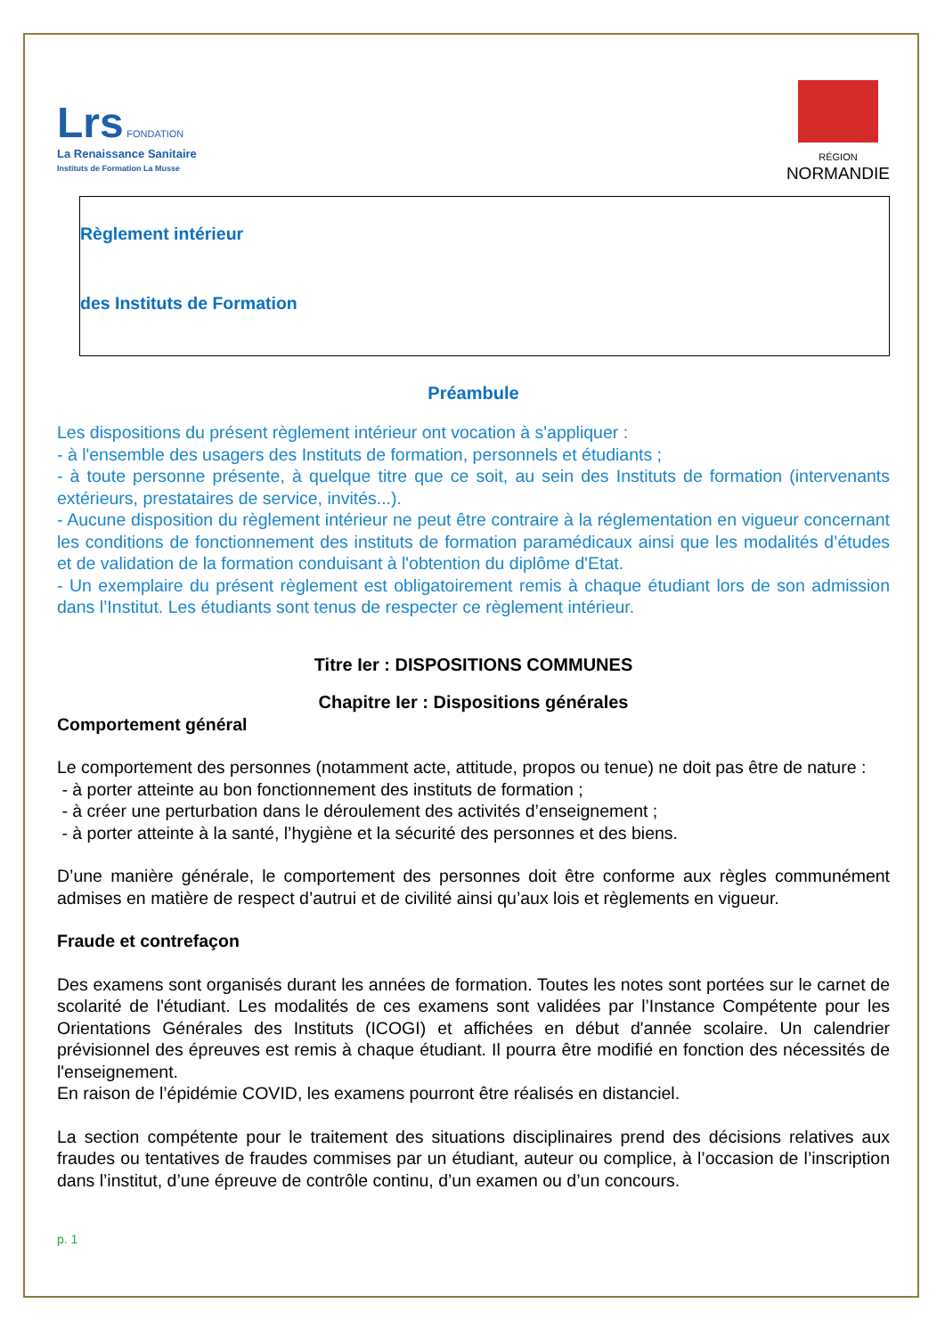Lrs FONDATION
La Renaissance Sanitaire
Instituts de Formation La Musse
RÉGION
NORMANDIE
Règlement intérieur
des Instituts de Formation
Préambule
Les dispositions du présent règlement intérieur ont vocation à s'appliquer :
- à l'ensemble des usagers des Instituts de formation, personnels et étudiants ;
- à toute personne présente, à quelque titre que ce soit, au sein des Instituts de formation (intervenants extérieurs, prestataires de service, invités...).
- Aucune disposition du règlement intérieur ne peut être contraire à la réglementation en vigueur concernant les conditions de fonctionnement des instituts de formation paramédicaux ainsi que les modalités d’études et de validation de la formation conduisant à l'obtention du diplôme d'Etat.
- Un exemplaire du présent règlement est obligatoirement remis à chaque étudiant lors de son admission dans l’Institut. Les étudiants sont tenus de respecter ce règlement intérieur.
Titre Ier : DISPOSITIONS COMMUNES
Chapitre Ier : Dispositions générales
Comportement général
Le comportement des personnes (notamment acte, attitude, propos ou tenue) ne doit pas être de nature :
- à porter atteinte au bon fonctionnement des instituts de formation ;
- à créer une perturbation dans le déroulement des activités d’enseignement ;
- à porter atteinte à la santé, l’hygiène et la sécurité des personnes et des biens.
D’une manière générale, le comportement des personnes doit être conforme aux règles communément admises en matière de respect d’autrui et de civilité ainsi qu’aux lois et règlements en vigueur.
Fraude et contrefaçon
Des examens sont organisés durant les années de formation. Toutes les notes sont portées sur le carnet de scolarité de l'étudiant. Les modalités de ces examens sont validées par l’Instance Compétente pour les Orientations Générales des Instituts (ICOGI) et affichées en début d'année scolaire. Un calendrier prévisionnel des épreuves est remis à chaque étudiant. Il pourra être modifié en fonction des nécessités de l'enseignement.
En raison de l’épidémie COVID, les examens pourront être réalisés en distanciel.
La section compétente pour le traitement des situations disciplinaires prend des décisions relatives aux fraudes ou tentatives de fraudes commises par un étudiant, auteur ou complice, à l’occasion de l’inscription dans l’institut, d’une épreuve de contrôle continu, d’un examen ou d’un concours.
p. 1